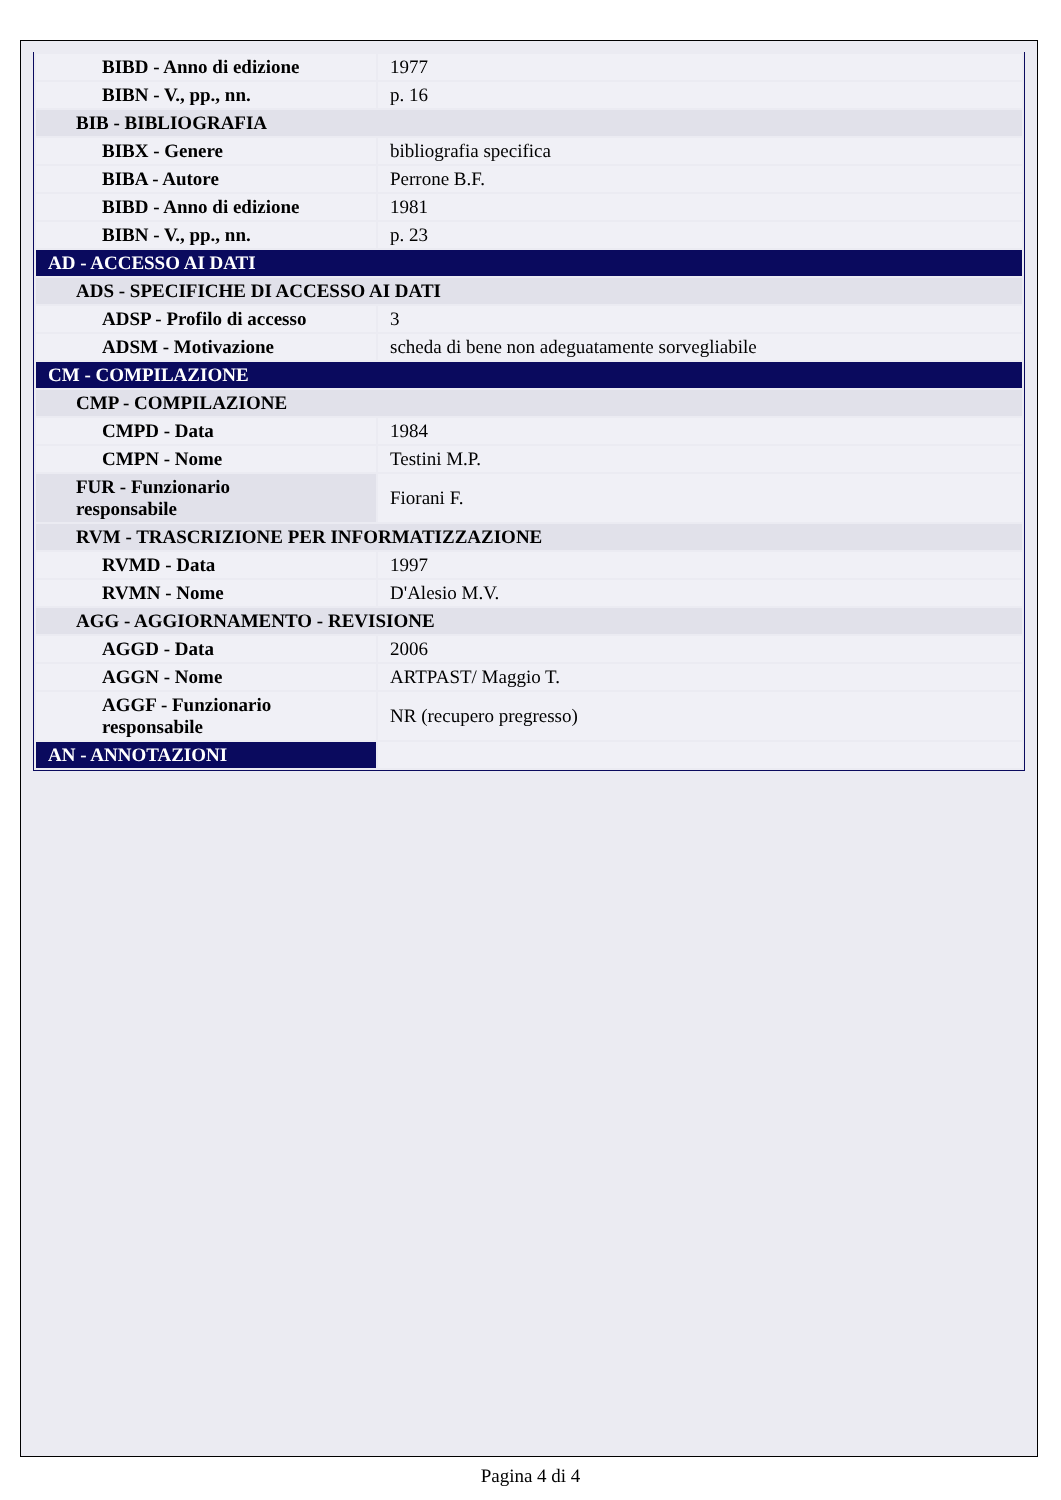| BIBD - Anno di edizione | 1977 |
| BIBN - V., pp., nn. | p. 16 |
| BIB - BIBLIOGRAFIA | |
| BIBX - Genere | bibliografia specifica |
| BIBA - Autore | Perrone B.F. |
| BIBD - Anno di edizione | 1981 |
| BIBN - V., pp., nn. | p. 23 |
| AD - ACCESSO AI DATI | |
| ADS - SPECIFICHE DI ACCESSO AI DATI | |
| ADSP - Profilo di accesso | 3 |
| ADSM - Motivazione | scheda di bene non adeguatamente sorvegliabile |
| CM - COMPILAZIONE | |
| CMP - COMPILAZIONE | |
| CMPD - Data | 1984 |
| CMPN - Nome | Testini M.P. |
| FUR - Funzionario responsabile | Fiorani F. |
| RVM - TRASCRIZIONE PER INFORMATIZZAZIONE | |
| RVMD - Data | 1997 |
| RVMN - Nome | D'Alesio M.V. |
| AGG - AGGIORNAMENTO - REVISIONE | |
| AGGD - Data | 2006 |
| AGGN - Nome | ARTPAST/ Maggio T. |
| AGGF - Funzionario responsabile | NR (recupero pregresso) |
| AN - ANNOTAZIONI | |
Pagina 4 di 4